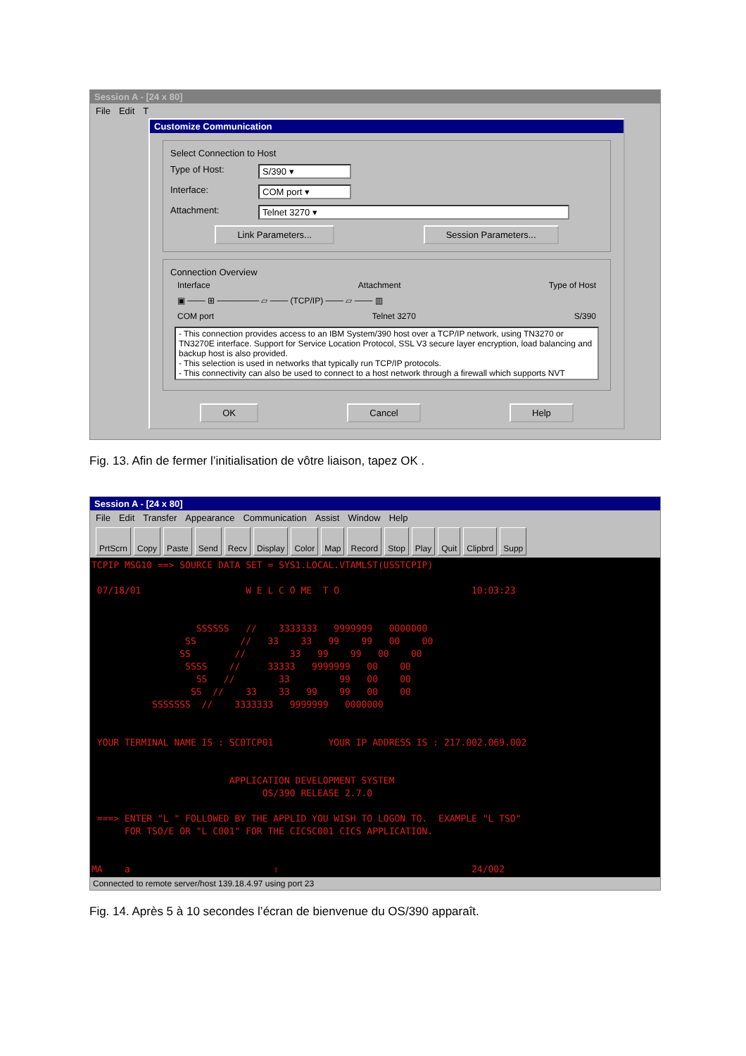Session A - [24 x 80]
File Edit T
Customize Communication
Select Connection to Host
Type of Host: S/390 ▾
Interface: COM port ▾
Attachment: Telnet 3270 ▾
Link Parameters... Session Parameters...
Connection Overview
Interface Attachment Type of Host
▣ ─── ⊞ ─────── ▱ ─── (TCP/IP) ─── ▱ ─── ▥
COM port Telnet 3270 S/390
- This connection provides access to an IBM System/390 host over a TCP/IP network, using TN3270 or TN3270E interface. Support for Service Location Protocol, SSL V3 secure layer encryption, load balancing and backup host is also provided.
- This selection is used in networks that typically run TCP/IP protocols.
- This connectivity can also be used to connect to a host network through a firewall which supports NVT
OK Cancel Help
Fig. 13. Afin de fermer l’initialisation de vôtre liaison, tapez OK .
Session A - [24 x 80]
File Edit Transfer Appearance Communication Assist Window Help
PrtScrn Copy Paste Send Recv Display Color Map Record Stop Play Quit Clipbrd Supp
TCPIP MSG10 ==> SOURCE DATA SET = SYS1.LOCAL.VTAMLST(USSTCPIP) 07/18/01 W E L C O ME T O 10:03:23 SSSSSS // 3333333 9999999 0000000 SS // 33 33 99 99 00 00 SS // 33 99 99 00 00 SSSS // 33333 9999999 00 00 SS // 33 99 00 00 SS // 33 33 99 99 00 00 SSSSSSS // 3333333 9999999 0000000 YOUR TERMINAL NAME IS : SC0TCP01 YOUR IP ADDRESS IS : 217.002.069.002 APPLICATION DEVELOPMENT SYSTEM OS/390 RELEASE 2.7.0 ===> ENTER "L " FOLLOWED BY THE APPLID YOU WISH TO LOGON TO. EXAMPLE "L TSO" FOR TSO/E OR "L C001" FOR THE CICSC001 CICS APPLICATION. MA a ⇧ 24/002
Connected to remote server/host 139.18.4.97 using port 23
Fig. 14. Après 5 à 10 secondes l’écran de bienvenue du OS/390 apparaît.